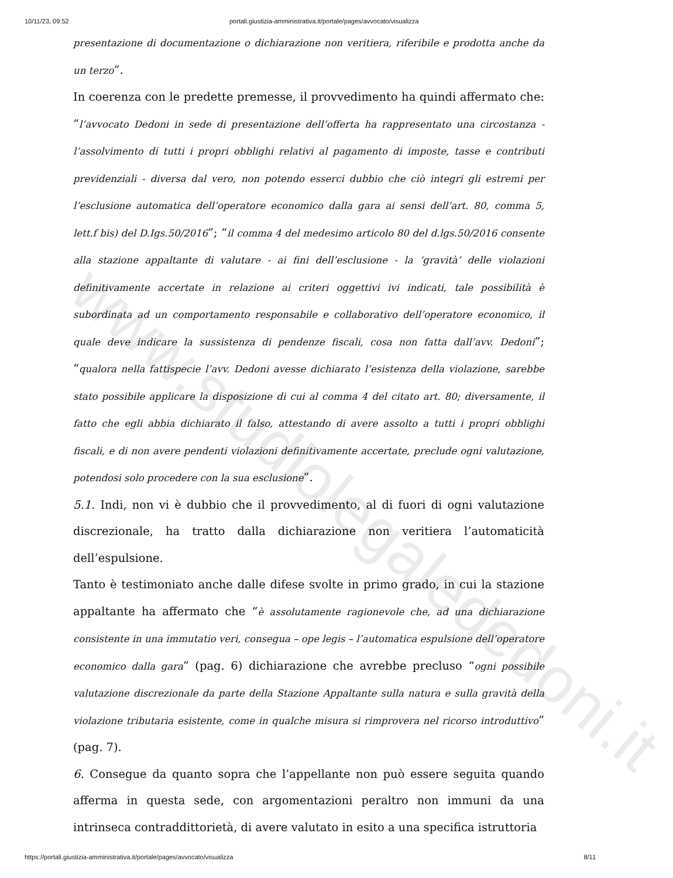www.studiolegalededoni.it
10/11/23, 09:52 portali.giustizia-amministrativa.it/portale/pages/avvocato/visualizza
presentazione di documentazione o dichiarazione non veritiera, riferibile e prodotta anche da un terzo”.
In coerenza con le predette premesse, il provvedimento ha quindi affermato che: “l’avvocato Dedoni in sede di presentazione dell’offerta ha rappresentato una circostanza - l’assolvimento di tutti i propri obblighi relativi al pagamento di imposte, tasse e contributi previdenziali - diversa dal vero, non potendo esserci dubbio che ciò integri gli estremi per l’esclusione automatica dell’operatore economico dalla gara ai sensi dell’art. 80, comma 5, lett.f bis) del D.Igs.50/2016”; “il comma 4 del medesimo articolo 80 del d.lgs.50/2016 consente alla stazione appaltante di valutare - ai fini dell’esclusione - la ‘gravità’ delle violazioni definitivamente accertate in relazione ai criteri oggettivi ivi indicati, tale possibilità è subordinata ad un comportamento responsabile e collaborativo dell’operatore economico, il quale deve indicare la sussistenza di pendenze fiscali, cosa non fatta dall’avv. Dedoni”; “qualora nella fattispecie l’avv. Dedoni avesse dichiarato l’esistenza della violazione, sarebbe stato possibile applicare la disposizione di cui al comma 4 del citato art. 80; diversamente, il fatto che egli abbia dichiarato il falso, attestando di avere assolto a tutti i propri obblighi fiscali, e di non avere pendenti violazioni definitivamente accertate, preclude ogni valutazione, potendosi solo procedere con la sua esclusione”.
5.1. Indi, non vi è dubbio che il provvedimento, al di fuori di ogni valutazione discrezionale, ha tratto dalla dichiarazione non veritiera l’automaticità dell’espulsione.
Tanto è testimoniato anche dalle difese svolte in primo grado, in cui la stazione appaltante ha affermato che “è assolutamente ragionevole che, ad una dichiarazione consistente in una immutatio veri, consegua – ope legis – l’automatica espulsione dell’operatore economico dalla gara” (pag. 6) dichiarazione che avrebbe precluso “ogni possibile valutazione discrezionale da parte della Stazione Appaltante sulla natura e sulla gravità della violazione tributaria esistente, come in qualche misura si rimprovera nel ricorso introduttivo” (pag. 7).
6. Consegue da quanto sopra che l’appellante non può essere seguita quando afferma in questa sede, con argomentazioni peraltro non immuni da una intrinseca contraddittorietà, di avere valutato in esito a una specifica istruttoria
https://portali.giustizia-amministrativa.it/portale/pages/avvocato/visualizza 8/11